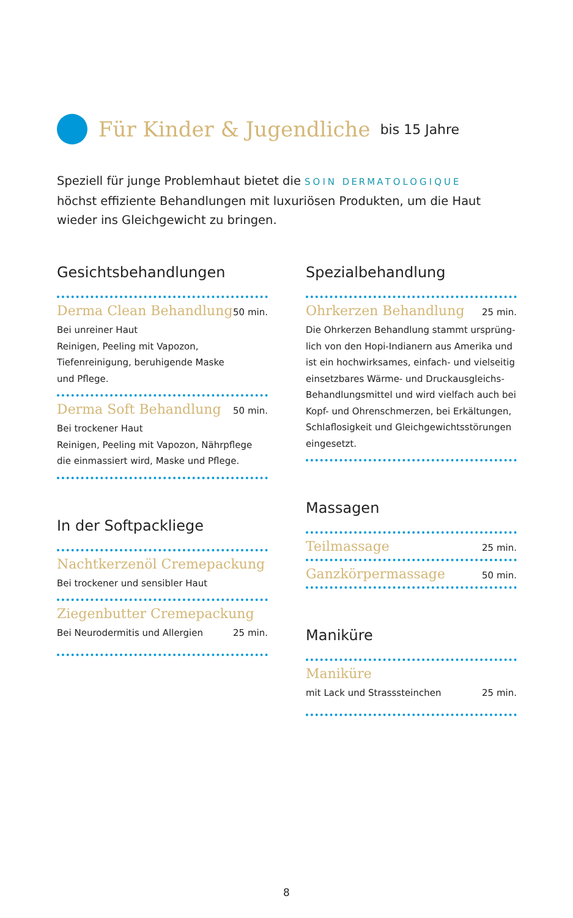Für Kinder & Jugendliche bis 15 Jahre
Speziell für junge Problemhaut bietet die SOIN DERMATOLOGIQUE
höchst effiziente Behandlungen mit luxuriösen Produkten, um die Haut
wieder ins Gleichgewicht zu bringen.
Gesichtsbehandlungen
Derma Clean Behandlung 50 min.
Bei unreiner Haut
Reinigen, Peeling mit Vapozon,
Tiefenreinigung, beruhigende Maske
und Pflege.
Derma Soft Behandlung 50 min.
Bei trockener Haut
Reinigen, Peeling mit Vapozon, Nährpflege
die einmassiert wird, Maske und Pflege.
In der Softpackliege
Nachtkerzenöl Cremepackung
Bei trockener und sensibler Haut
Ziegenbutter Cremepackung
Bei Neurodermitis und Allergien
25 min.
Spezialbehandlung
Ohrkerzen Behandlung 25 min.
Die Ohrkerzen Behandlung stammt ursprüng-
lich von den Hopi-Indianern aus Amerika und
ist ein hochwirksames, einfach- und vielseitig
einsetzbares Wärme- und Druckausgleichs-
Behandlungsmittel und wird vielfach auch bei
Kopf- und Ohrenschmerzen, bei Erkältungen,
Schlaflosigkeit und Gleichgewichtsstörungen
eingesetzt.
Massagen
Teilmassage 25 min.
Ganzkörpermassage 50 min.
Maniküre
Maniküre
mit Lack und Strasssteinchen
25 min.
8